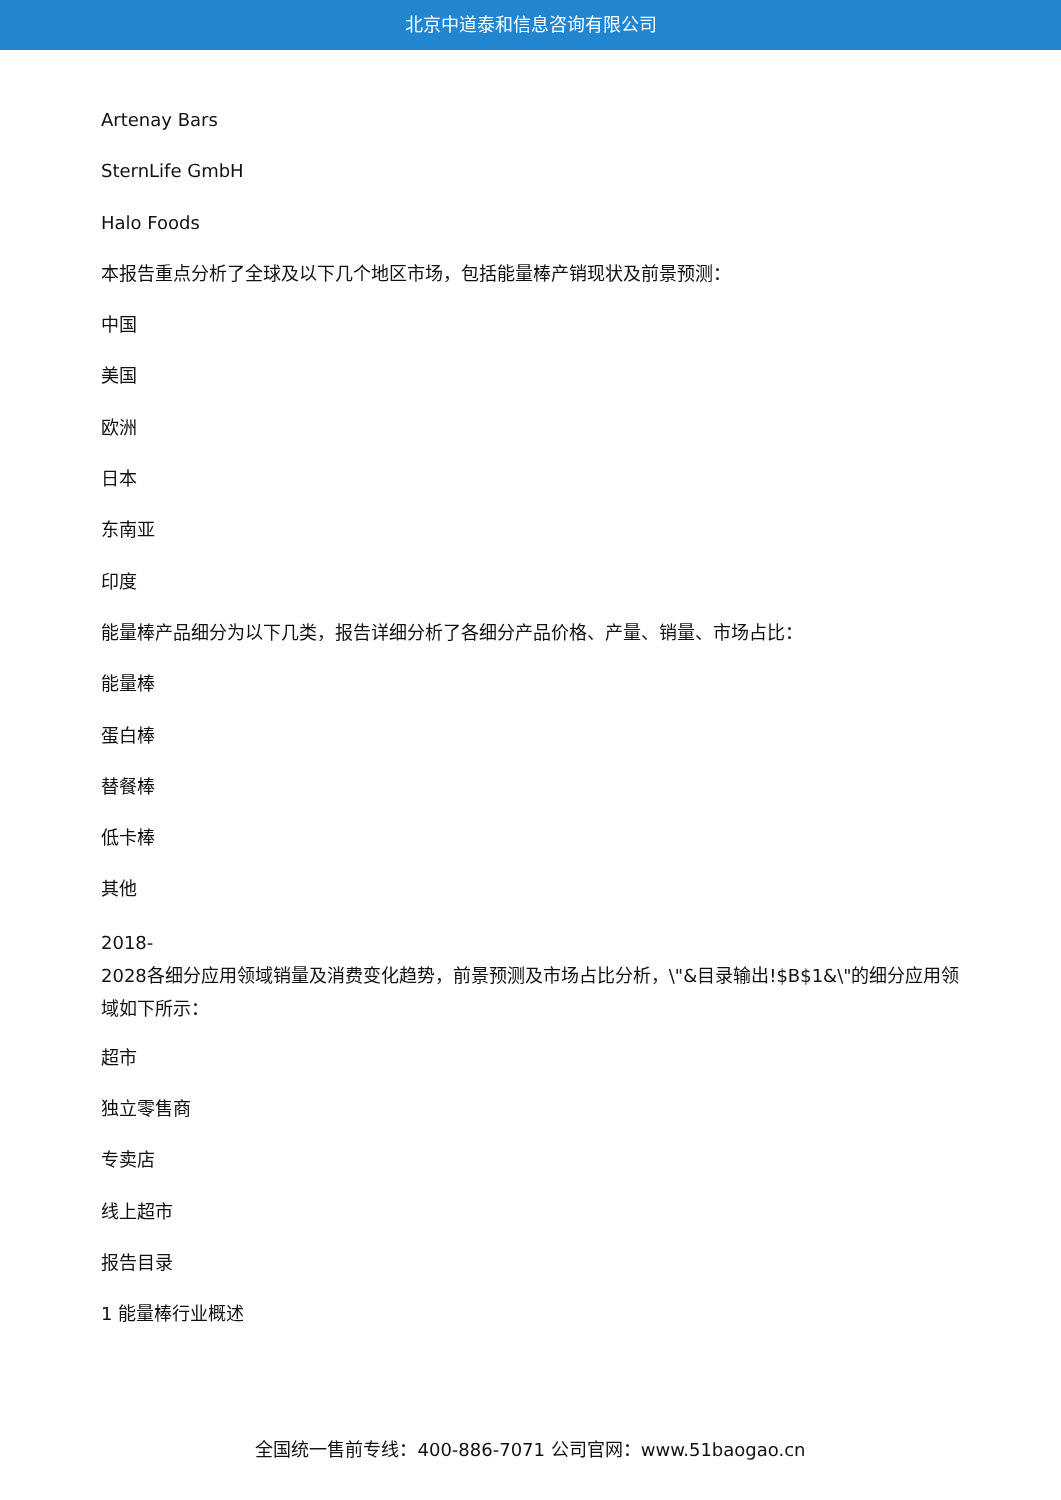北京中道泰和信息咨询有限公司
Artenay Bars
SternLife GmbH
Halo Foods
本报告重点分析了全球及以下几个地区市场，包括能量棒产销现状及前景预测：
中国
美国
欧洲
日本
东南亚
印度
能量棒产品细分为以下几类，报告详细分析了各细分产品价格、产量、销量、市场占比：
能量棒
蛋白棒
替餐棒
低卡棒
其他
2018-
2028各细分应用领域销量及消费变化趋势，前景预测及市场占比分析，\"&目录输出!$B$1&\"的细分应用领域如下所示：
超市
独立零售商
专卖店
线上超市
报告目录
1 能量棒行业概述
全国统一售前专线：400-886-7071 公司官网：www.51baogao.cn